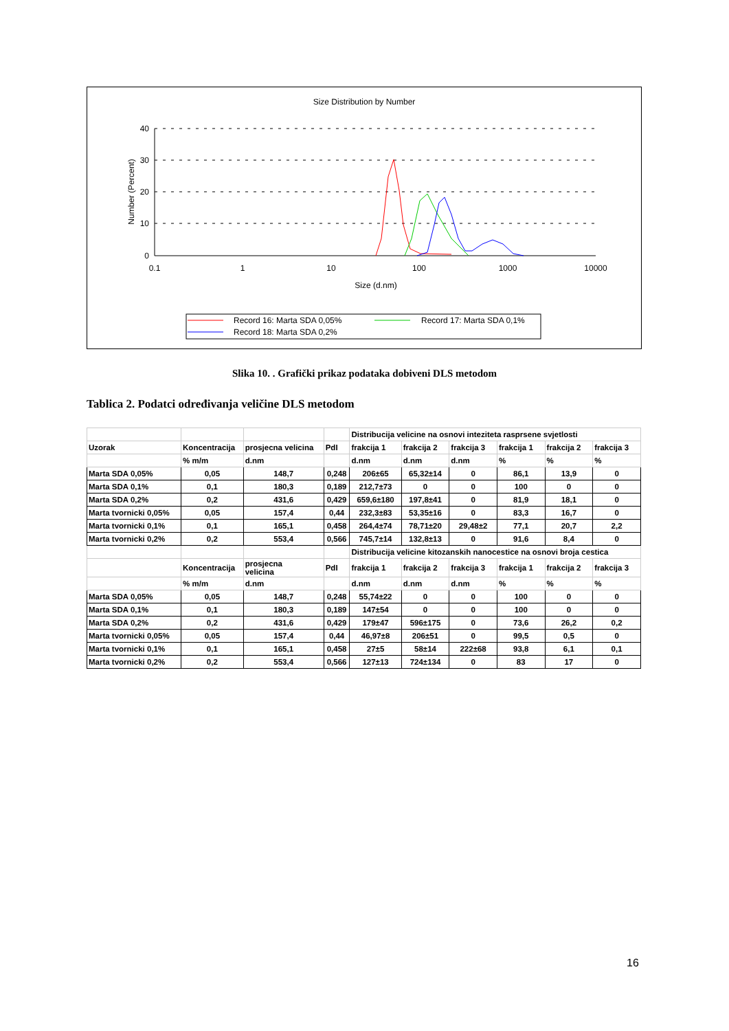Size Distribution by Number
40
30
20
10
0
0.1
1
10
100
1000
10000
Size (d.nm)
Number (Percent)
Record 16: Marta SDA 0,05%
Record 17: Marta SDA 0,1%
Record 18: Marta SDA 0,2%
Slika 10. . Grafički prikaz podataka dobiveni DLS metodom
Tablica 2. Podatci određivanja veličine DLS metodom
| | | | | Distribucija velicine na osnovi inteziteta rasprsene svjetlosti | | | | | |
| Uzorak | Koncentracija | prosjecna velicina | PdI | frakcija 1 | frakcija 2 | frakcija 3 | frakcija 1 | frakcija 2 | frakcija 3 |
| | % m/m | d.nm | | d.nm | d.nm | d.nm | % | % | % |
| Marta SDA 0,05% | 0,05 | 148,7 | 0,248 | 206±65 | 65,32±14 | 0 | 86,1 | 13,9 | 0 |
| Marta SDA 0,1% | 0,1 | 180,3 | 0,189 | 212,7±73 | 0 | 0 | 100 | 0 | 0 |
| Marta SDA 0,2% | 0,2 | 431,6 | 0,429 | 659,6±180 | 197,8±41 | 0 | 81,9 | 18,1 | 0 |
| Marta tvornicki 0,05% | 0,05 | 157,4 | 0,44 | 232,3±83 | 53,35±16 | 0 | 83,3 | 16,7 | 0 |
| Marta tvornicki 0,1% | 0,1 | 165,1 | 0,458 | 264,4±74 | 78,71±20 | 29,48±2 | 77,1 | 20,7 | 2,2 |
| Marta tvornicki 0,2% | 0,2 | 553,4 | 0,566 | 745,7±14 | 132,8±13 | 0 | 91,6 | 8,4 | 0 |
| | | | | Distribucija velicine kitozanskih nanocestice na osnovi broja cestica | | | | | |
| | Koncentracija | prosjecna velicina | PdI | frakcija 1 | frakcija 2 | frakcija 3 | frakcija 1 | frakcija 2 | frakcija 3 |
| | % m/m | d.nm | | d.nm | d.nm | d.nm | % | % | % |
| Marta SDA 0,05% | 0,05 | 148,7 | 0,248 | 55,74±22 | 0 | 0 | 100 | 0 | 0 |
| Marta SDA 0,1% | 0,1 | 180,3 | 0,189 | 147±54 | 0 | 0 | 100 | 0 | 0 |
| Marta SDA 0,2% | 0,2 | 431,6 | 0,429 | 179±47 | 596±175 | 0 | 73,6 | 26,2 | 0,2 |
| Marta tvornicki 0,05% | 0,05 | 157,4 | 0,44 | 46,97±8 | 206±51 | 0 | 99,5 | 0,5 | 0 |
| Marta tvornicki 0,1% | 0,1 | 165,1 | 0,458 | 27±5 | 58±14 | 222±68 | 93,8 | 6,1 | 0,1 |
| Marta tvornicki 0,2% | 0,2 | 553,4 | 0,566 | 127±13 | 724±134 | 0 | 83 | 17 | 0 |
16